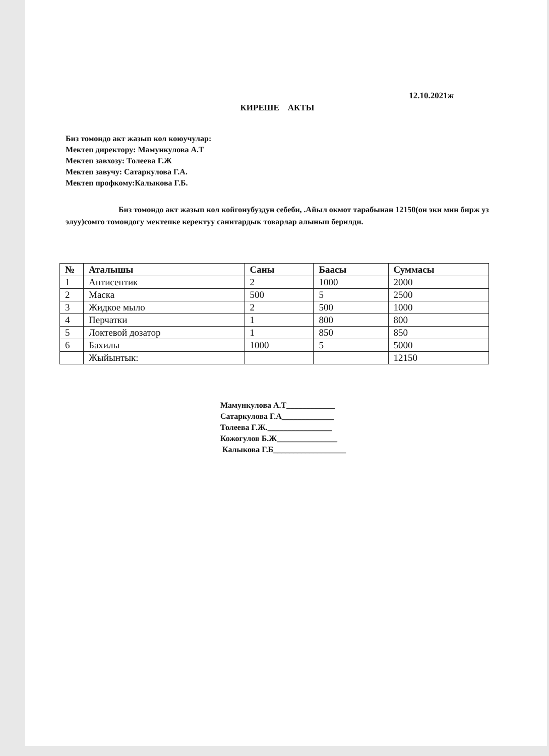12.10.2021ж
КИРЕШЕ АКТЫ
Биз томондо акт жазып кол коюучулар:
Мектеп директору: Мамункулова А.Т
Мектеп завхозу: Толеева Г.Ж
Мектеп завучу: Сатаркулова Г.А.
Мектеп профкому:Калыкова Г.Б.
Биз томондо акт жазып кол койгонубуздун себеби, .Айыл окмот тарабынан 12150(он эки мин бирж уз элуу)сомго томондогу мектепке керектуу санитардык товарлар алынып берилди.
| № | Аталышы | Саны | Баасы | Суммасы |
| --- | --- | --- | --- | --- |
| 1 | Антисептик | 2 | 1000 | 2000 |
| 2 | Маска | 500 | 5 | 2500 |
| 3 | Жидкое мыло | 2 | 500 | 1000 |
| 4 | Перчатки | 1 | 800 | 800 |
| 5 | Локтевой дозатор | 1 | 850 | 850 |
| 6 | Бахилы | 1000 | 5 | 5000 |
| | Жыйынтык: | | | 12150 |
Мамункулова А.Т____________
Сатаркулова Г.А_____________
Толеева Г.Ж.________________
Кожогулов Б.Ж_______________
Калыкова Г.Б__________________